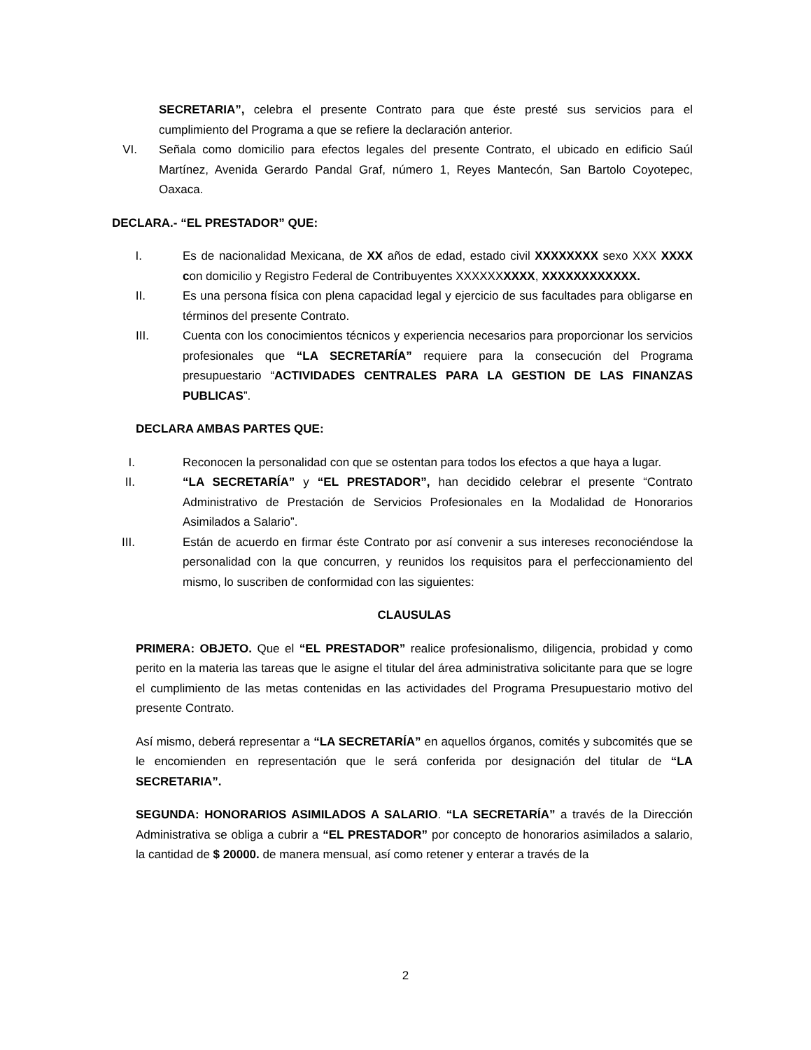SECRETARIA”, celebra el presente Contrato para que éste presté sus servicios para el cumplimiento del Programa a que se refiere la declaración anterior.
VI. Señala como domicilio para efectos legales del presente Contrato, el ubicado en edificio Saúl Martínez, Avenida Gerardo Pandal Graf, número 1, Reyes Mantecón, San Bartolo Coyotepec, Oaxaca.
DECLARA.- “EL PRESTADOR” QUE:
I. Es de nacionalidad Mexicana, de XX años de edad, estado civil XXXXXXXX sexo XXX XXXX con domicilio y Registro Federal de Contribuyentes XXXXXXXXXX, XXXXXXXXXXXX.
II. Es una persona física con plena capacidad legal y ejercicio de sus facultades para obligarse en términos del presente Contrato.
III. Cuenta con los conocimientos técnicos y experiencia necesarios para proporcionar los servicios profesionales que “LA SECRETARÍA” requiere para la consecución del Programa presupuestario “ACTIVIDADES CENTRALES PARA LA GESTION DE LAS FINANZAS PUBLICAS”.
DECLARA AMBAS PARTES QUE:
I. Reconocen la personalidad con que se ostentan para todos los efectos a que haya a lugar.
II. “LA SECRETARÍA” y “EL PRESTADOR”, han decidido celebrar el presente “Contrato Administrativo de Prestación de Servicios Profesionales en la Modalidad de Honorarios Asimilados a Salario”.
III. Están de acuerdo en firmar éste Contrato por así convenir a sus intereses reconociéndose la personalidad con la que concurren, y reunidos los requisitos para el perfeccionamiento del mismo, lo suscriben de conformidad con las siguientes:
CLAUSULAS
PRIMERA: OBJETO. Que el “EL PRESTADOR” realice profesionalismo, diligencia, probidad y como perito en la materia las tareas que le asigne el titular del área administrativa solicitante para que se logre el cumplimiento de las metas contenidas en las actividades del Programa Presupuestario motivo del presente Contrato.
Así mismo, deberá representar a “LA SECRETARÍA” en aquellos órganos, comités y subcomités que se le encomienden en representación que le será conferida por designación del titular de “LA SECRETARIA”.
SEGUNDA: HONORARIOS ASIMILADOS A SALARIO. “LA SECRETARÍA” a través de la Dirección Administrativa se obliga a cubrir a “EL PRESTADOR” por concepto de honorarios asimilados a salario, la cantidad de $ 20000. de manera mensual, así como retener y enterar a través de la
2